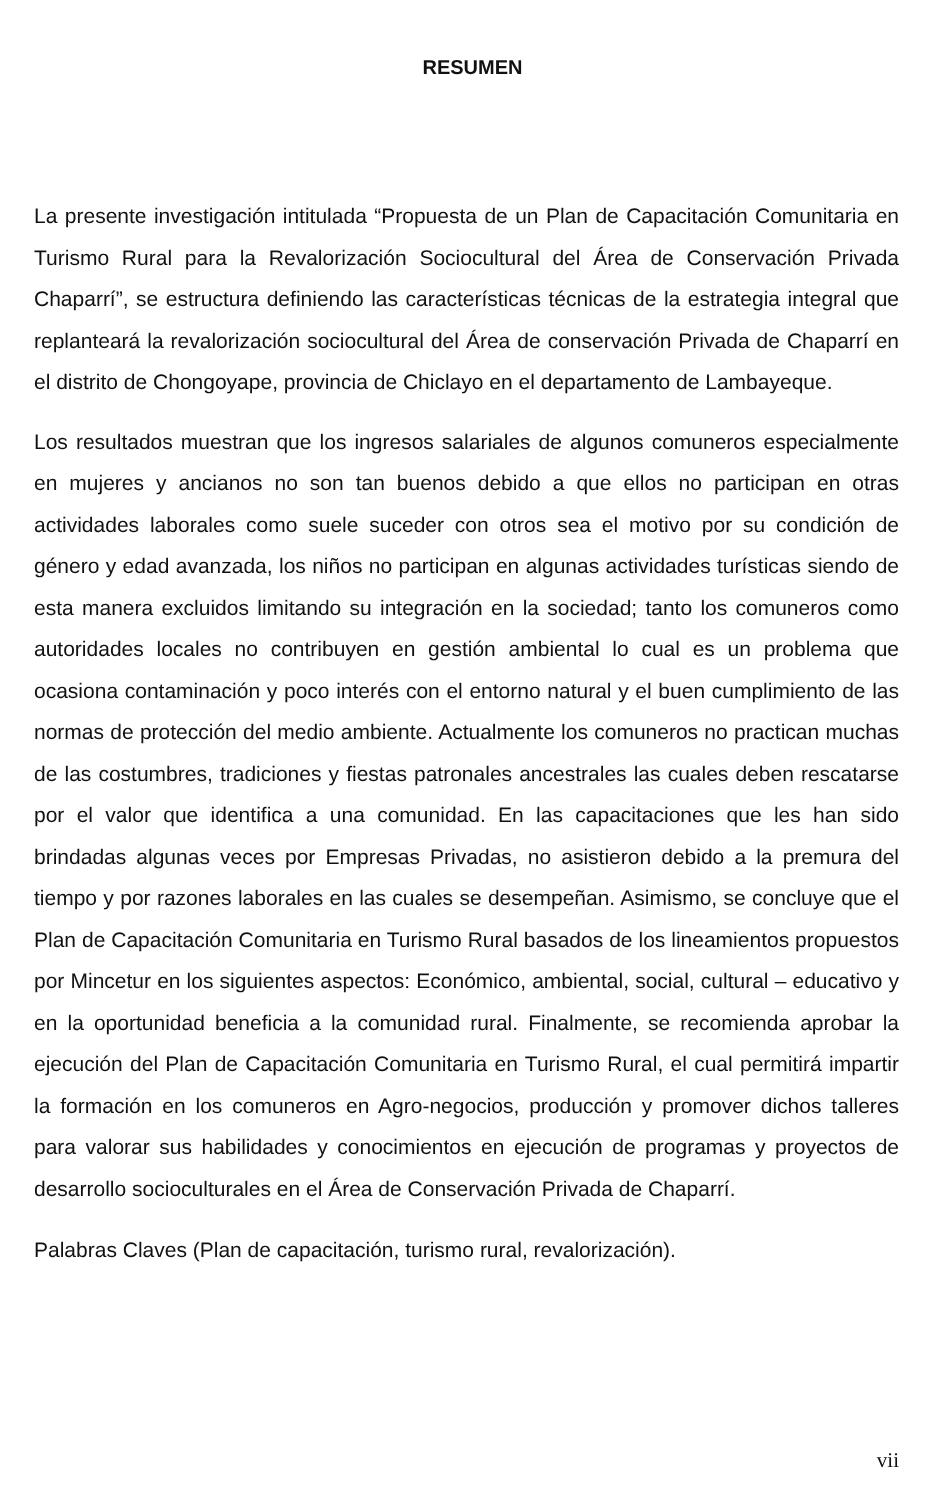RESUMEN
La presente investigación intitulada “Propuesta de un Plan de Capacitación Comunitaria en Turismo Rural para la Revalorización Sociocultural del Área de Conservación Privada Chaparrí”, se estructura definiendo las características técnicas de la estrategia integral que replanteará la revalorización sociocultural del Área de conservación Privada de Chaparrí en el distrito de Chongoyape, provincia de Chiclayo en el departamento de Lambayeque.
Los resultados muestran que los ingresos salariales de algunos comuneros especialmente en mujeres y ancianos no son tan buenos debido a que ellos no participan en otras actividades laborales como suele suceder con otros sea el motivo por su condición de género y edad avanzada, los niños no participan en algunas actividades turísticas siendo de esta manera excluidos limitando su integración en la sociedad; tanto los comuneros como autoridades locales no contribuyen en gestión ambiental lo cual es un problema que ocasiona contaminación y poco interés con el entorno natural y el buen cumplimiento de las normas de protección del medio ambiente. Actualmente los comuneros no practican muchas de las costumbres, tradiciones y fiestas patronales ancestrales las cuales deben rescatarse por el valor que identifica a una comunidad. En las capacitaciones que les han sido brindadas algunas veces por Empresas Privadas, no asistieron debido a la premura del tiempo y por razones laborales en las cuales se desempeñan. Asimismo, se concluye que el Plan de Capacitación Comunitaria en Turismo Rural basados de los lineamientos propuestos por Mincetur en los siguientes aspectos: Económico, ambiental, social, cultural – educativo y en la oportunidad beneficia a la comunidad rural. Finalmente, se recomienda aprobar la ejecución del Plan de Capacitación Comunitaria en Turismo Rural, el cual permitirá impartir la formación en los comuneros en Agro-negocios, producción y promover dichos talleres para valorar sus habilidades y conocimientos en ejecución de programas y proyectos de desarrollo socioculturales en el Área de Conservación Privada de Chaparrí.
Palabras Claves (Plan de capacitación, turismo rural, revalorización).
vii